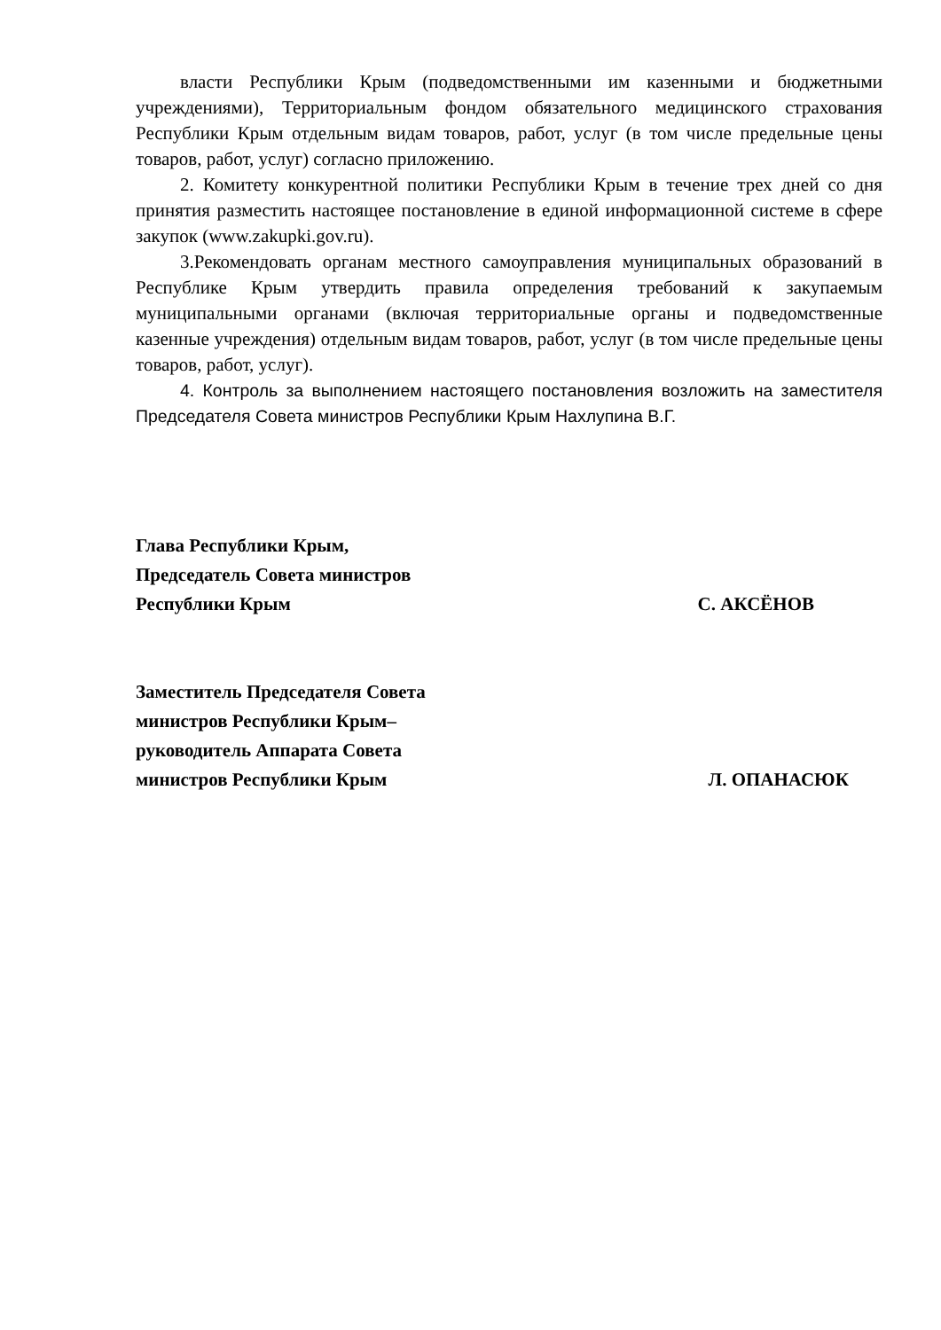власти Республики Крым (подведомственными им казенными и бюджетными учреждениями), Территориальным фондом обязательного медицинского страхования Республики Крым отдельным видам товаров, работ, услуг (в том числе предельные цены товаров, работ, услуг) согласно приложению.
2. Комитету конкурентной политики Республики Крым в течение трех дней со дня принятия разместить настоящее постановление в единой информационной системе в сфере закупок (www.zakupki.gov.ru).
3.Рекомендовать органам местного самоуправления муниципальных образований в Республике Крым утвердить правила определения требований к закупаемым муниципальными органами (включая территориальные органы и подведомственные казенные учреждения) отдельным видам товаров, работ, услуг (в том числе предельные цены товаров, работ, услуг).
4. Контроль за выполнением настоящего постановления возложить на заместителя Председателя Совета министров Республики Крым Нахлупина В.Г.
Глава Республики Крым,
Председатель Совета министров
Республики Крым
С. АКСЁНОВ
Заместитель Председателя Совета
министров Республики Крым–
руководитель Аппарата Совета
министров Республики Крым
Л. ОПАНАСЮК